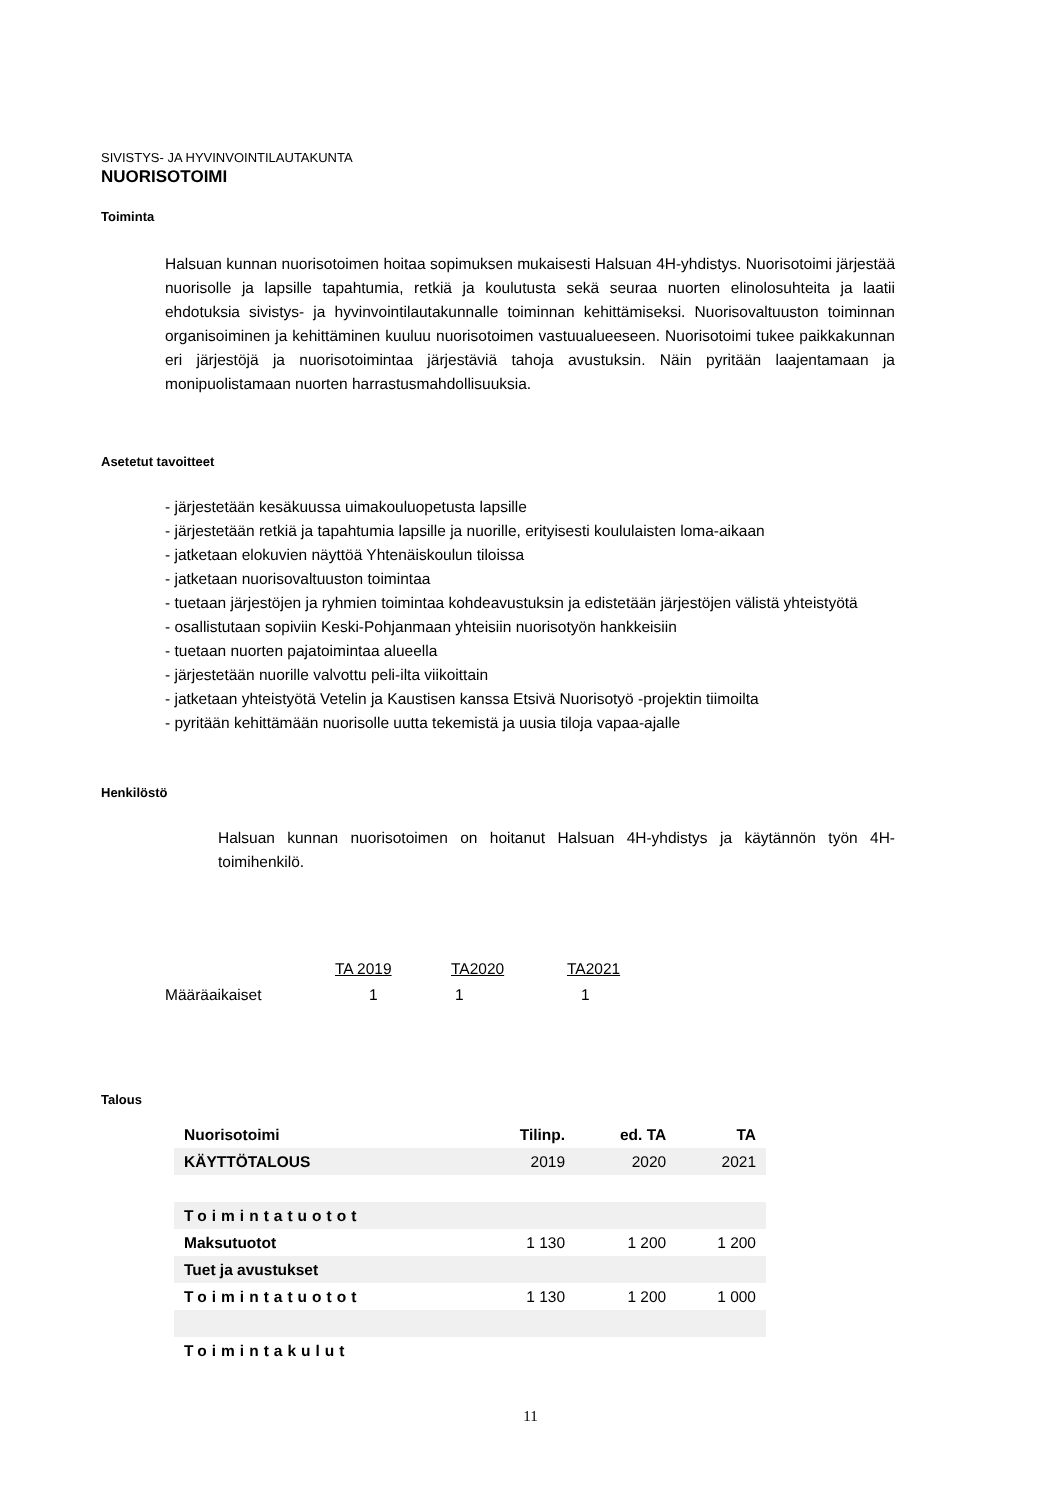SIVISTYS- JA HYVINVOINTILAUTAKUNTA
NUORISOTOIMI
Toiminta
Halsuan kunnan nuorisotoimen hoitaa sopimuksen mukaisesti Halsuan 4H-yhdistys. Nuorisotoimi järjestää nuorisolle ja lapsille tapahtumia, retkiä ja koulutusta sekä seuraa nuorten elinolosuhteita ja laatii ehdotuksia sivistys- ja hyvinvointilautakunnalle toiminnan kehittämiseksi. Nuorisovaltuuston toiminnan organisoiminen ja kehittäminen kuuluu nuorisotoimen vastuualueeseen. Nuorisotoimi tukee paikkakunnan eri järjestöjä ja nuorisotoimintaa järjestäviä tahoja avustuksin. Näin pyritään laajentamaan ja monipuolistamaan nuorten harrastusmahdollisuuksia.
Asetetut tavoitteet
- järjestetään kesäkuussa uimakouluopetusta lapsille
- järjestetään retkiä ja tapahtumia lapsille ja nuorille, erityisesti koululaisten loma-aikaan
- jatketaan elokuvien näyttöä Yhtenäiskoulun tiloissa
- jatketaan nuorisovaltuuston toimintaa
- tuetaan järjestöjen ja ryhmien toimintaa kohdeavustuksin ja edistetään järjestöjen välistä yhteistyötä
- osallistutaan sopiviin Keski-Pohjanmaan yhteisiin nuorisotyön hankkeisiin
- tuetaan nuorten pajatoimintaa alueella
- järjestetään nuorille valvottu peli-ilta viikoittain
- jatketaan yhteistyötä Vetelin ja Kaustisen kanssa Etsivä Nuorisotyö -projektin tiimoilta
- pyritään kehittämään nuorisolle uutta tekemistä ja uusia tiloja vapaa-ajalle
Henkilöstö
Halsuan kunnan nuorisotoimen on hoitanut Halsuan 4H-yhdistys ja käytännön työn 4H-toimihenkilö.
| | TA 2019 | TA2020 | TA2021 |
| Määräaikaiset | 1 | 1 | 1 |
Talous
| Nuorisotoimi | Tilinp. | ed. TA | TA |
| KÄYTTÖTALOUS | 2019 | 2020 | 2021 |
| Toimintatuotot | | | |
| Maksutuotot | 1 130 | 1 200 | 1 200 |
| Tuet ja avustukset | | | |
| Toimintatuotot | 1 130 | 1 200 | 1 000 |
| Toimintakulut | | | |
11